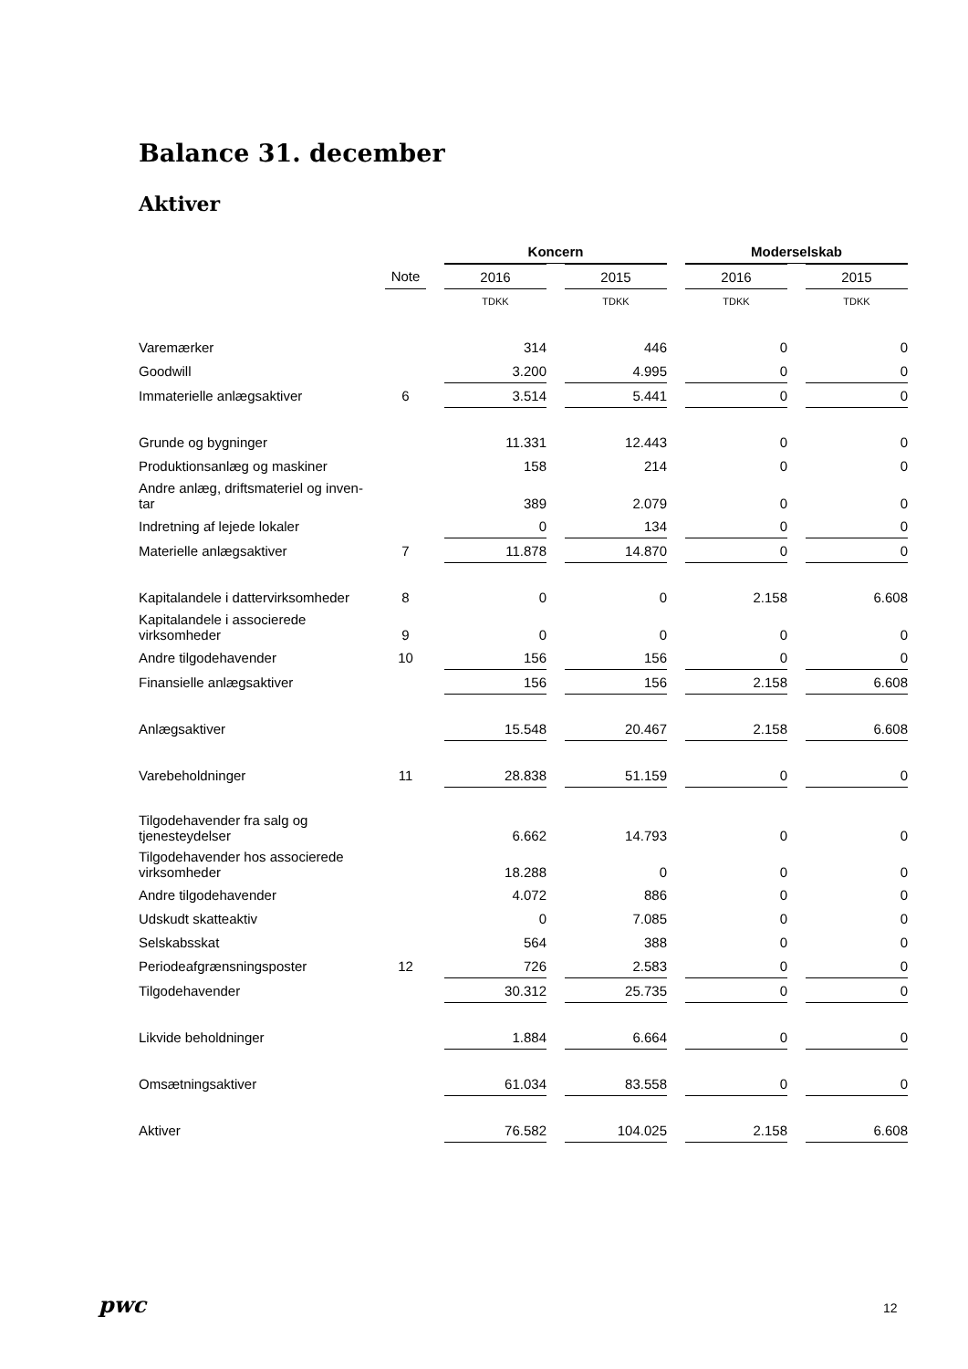Balance 31. december
Aktiver
| | | | Koncern | | | | Moderselskab | | |
| | Note | | 2016 | | 2015 | | 2016 | | 2015 |
| | | | TDKK | | TDKK | | TDKK | | TDKK |
| Varemærker | | | 314 | | 446 | | 0 | | 0 |
| Goodwill | | | 3.200 | | 4.995 | | 0 | | 0 |
| Immaterielle anlægsaktiver | 6 | | 3.514 | | 5.441 | | 0 | | 0 |
| Grunde og bygninger | | | 11.331 | | 12.443 | | 0 | | 0 |
| Produktionsanlæg og maskiner | | | 158 | | 214 | | 0 | | 0 |
| Andre anlæg, driftsmateriel og inven- tar | | | 389 | | 2.079 | | 0 | | 0 |
| Indretning af lejede lokaler | | | 0 | | 134 | | 0 | | 0 |
| Materielle anlægsaktiver | 7 | | 11.878 | | 14.870 | | 0 | | 0 |
| Kapitalandele i dattervirksomheder | 8 | | 0 | | 0 | | 2.158 | | 6.608 |
| Kapitalandele i associerede virksomheder | 9 | | 0 | | 0 | | 0 | | 0 |
| Andre tilgodehavender | 10 | | 156 | | 156 | | 0 | | 0 |
| Finansielle anlægsaktiver | | | 156 | | 156 | | 2.158 | | 6.608 |
| Anlægsaktiver | | | 15.548 | | 20.467 | | 2.158 | | 6.608 |
| Varebeholdninger | 11 | | 28.838 | | 51.159 | | 0 | | 0 |
| Tilgodehavender fra salg og tjenesteydelser | | | 6.662 | | 14.793 | | 0 | | 0 |
| Tilgodehavender hos associerede virksomheder | | | 18.288 | | 0 | | 0 | | 0 |
| Andre tilgodehavender | | | 4.072 | | 886 | | 0 | | 0 |
| Udskudt skatteaktiv | | | 0 | | 7.085 | | 0 | | 0 |
| Selskabsskat | | | 564 | | 388 | | 0 | | 0 |
| Periodeafgrænsningsposter | 12 | | 726 | | 2.583 | | 0 | | 0 |
| Tilgodehavender | | | 30.312 | | 25.735 | | 0 | | 0 |
| Likvide beholdninger | | | 1.884 | | 6.664 | | 0 | | 0 |
| Omsætningsaktiver | | | 61.034 | | 83.558 | | 0 | | 0 |
| Aktiver | | | 76.582 | | 104.025 | | 2.158 | | 6.608 |
pwc 12